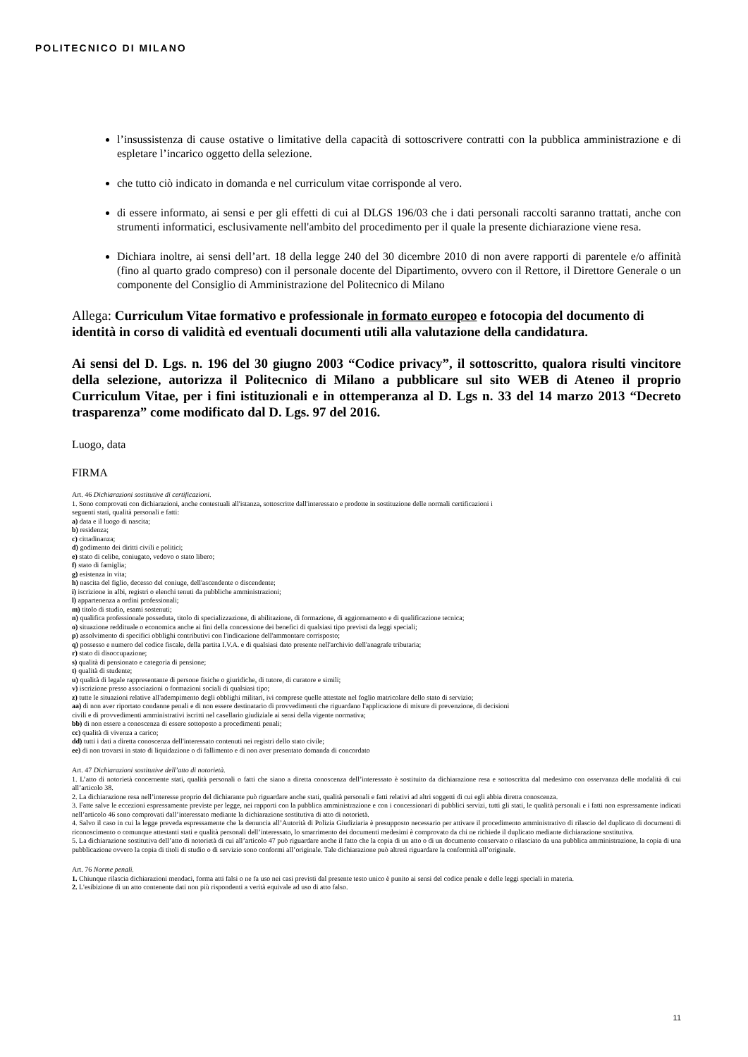POLITECNICO DI MILANO
l’insussistenza di cause ostative o limitative della capacità di sottoscrivere contratti con la pubblica amministrazione e di espletare l’incarico oggetto della selezione.
che tutto ciò indicato in domanda e nel curriculum vitae corrisponde al vero.
di essere informato, ai sensi e per gli effetti di cui al DLGS 196/03 che i dati personali raccolti saranno trattati, anche con strumenti informatici, esclusivamente nell'ambito del procedimento per il quale la presente dichiarazione viene resa.
Dichiara inoltre, ai sensi dell’art. 18 della legge 240 del 30 dicembre 2010 di non avere rapporti di parentele e/o affinità (fino al quarto grado compreso) con il personale docente del Dipartimento, ovvero con il Rettore, il Direttore Generale o un componente del Consiglio di Amministrazione del Politecnico di Milano
Allega: Curriculum Vitae formativo e professionale in formato europeo e fotocopia del documento di identità in corso di validità ed eventuali documenti utili alla valutazione della candidatura.
Ai sensi del D. Lgs. n. 196 del 30 giugno 2003 “Codice privacy”, il sottoscritto, qualora risulti vincitore della selezione, autorizza il Politecnico di Milano a pubblicare sul sito WEB di Ateneo il proprio Curriculum Vitae, per i fini istituzionali e in ottemperanza al D. Lgs n. 33 del 14 marzo 2013 “Decreto trasparenza” come modificato dal D. Lgs. 97 del 2016.
Luogo, data
FIRMA
Art. 46 Dichiarazioni sostitutive di certificazioni.
1. Sono comprovati con dichiarazioni, anche contestuali all'istanza, sottoscritte dall'interessato e prodotte in sostituzione delle normali certificazioni i
seguenti stati, qualità personali e fatti:
a) data e il luogo di nascita;
b) residenza;
c) cittadinanza;
d) godimento dei diritti civili e politici;
e) stato di celibe, coniugato, vedovo o stato libero;
f) stato di famiglia;
g) esistenza in vita;
h) nascita del figlio, decesso del coniuge, dell'ascendente o discendente;
i) iscrizione in albi, registri o elenchi tenuti da pubbliche amministrazioni;
l) appartenenza a ordini professionali;
m) titolo di studio, esami sostenuti;
n) qualifica professionale posseduta, titolo di specializzazione, di abilitazione, di formazione, di aggiornamento e di qualificazione tecnica;
o) situazione reddituale o economica anche ai fini della concessione dei benefici di qualsiasi tipo previsti da leggi speciali;
p) assolvimento di specifici obblighi contributivi con l'indicazione dell'ammontare corrisposto;
q) possesso e numero del codice fiscale, della partita I.V.A. e di qualsiasi dato presente nell'archivio dell'anagrafe tributaria;
r) stato di disoccupazione;
s) qualità di pensionato e categoria di pensione;
t) qualità di studente;
u) qualità di legale rappresentante di persone fisiche o giuridiche, di tutore, di curatore e simili;
v) iscrizione presso associazioni o formazioni sociali di qualsiasi tipo;
z) tutte le situazioni relative all'adempimento degli obblighi militari, ivi comprese quelle attestate nel foglio matricolare dello stato di servizio;
aa) di non aver riportato condanne penali e di non essere destinatario di provvedimenti che riguardano l'applicazione di misure di prevenzione, di decisioni
civili e di provvedimenti amministrativi iscritti nel casellario giudiziale ai sensi della vigente normativa;
bb) di non essere a conoscenza di essere sottoposto a procedimenti penali;
cc) qualità di vivenza a carico;
dd) tutti i dati a diretta conoscenza dell'interessato contenuti nei registri dello stato civile;
ee) di non trovarsi in stato di liquidazione o di fallimento e di non aver presentato domanda di concordato
Art. 47 Dichiarazioni sostitutive dell’atto di notorietà.
1. L’atto di notorietà concernente stati, qualità personali o fatti che siano a diretta conoscenza dell’interessato è sostituito da dichiarazione resa e sottoscritta dal medesimo con osservanza delle modalità di cui all’articolo 38.
2. La dichiarazione resa nell’interesse proprio del dichiarante può riguardare anche stati, qualità personali e fatti relativi ad altri soggetti di cui egli abbia diretta conoscenza.
3. Fatte salve le eccezioni espressamente previste per legge, nei rapporti con la pubblica amministrazione e con i concessionari di pubblici servizi, tutti gli stati, le qualità personali e i fatti non espressamente indicati nell’articolo 46 sono comprovati dall’interessato mediante la dichiarazione sostitutiva di atto di notorietà.
4. Salvo il caso in cui la legge preveda espressamente che la denuncia all’Autorità di Polizia Giudiziaria è presupposto necessario per attivare il procedimento amministrativo di rilascio del duplicato di documenti di riconoscimento o comunque attestanti stati e qualità personali dell’interessato, lo smarrimento dei documenti medesimi è comprovato da chi ne richiede il duplicato mediante dichiarazione sostitutiva.
5. La dichiarazione sostitutiva dell’atto di notorietà di cui all’articolo 47 può riguardare anche il fatto che la copia di un atto o di un documento conservato o rilasciato da una pubblica amministrazione, la copia di una pubblicazione ovvero la copia di titoli di studio o di servizio sono conformi all’originale. Tale dichiarazione può altresì riguardare la conformità all’originale.
Art. 76 Norme penali.
1. Chiunque rilascia dichiarazioni mendaci, forma atti falsi o ne fa uso nei casi previsti dal presente testo unico è punito ai sensi del codice penale e delle leggi speciali in materia.
2. L'esibizione di un atto contenente dati non più rispondenti a verità equivale ad uso di atto falso.
11